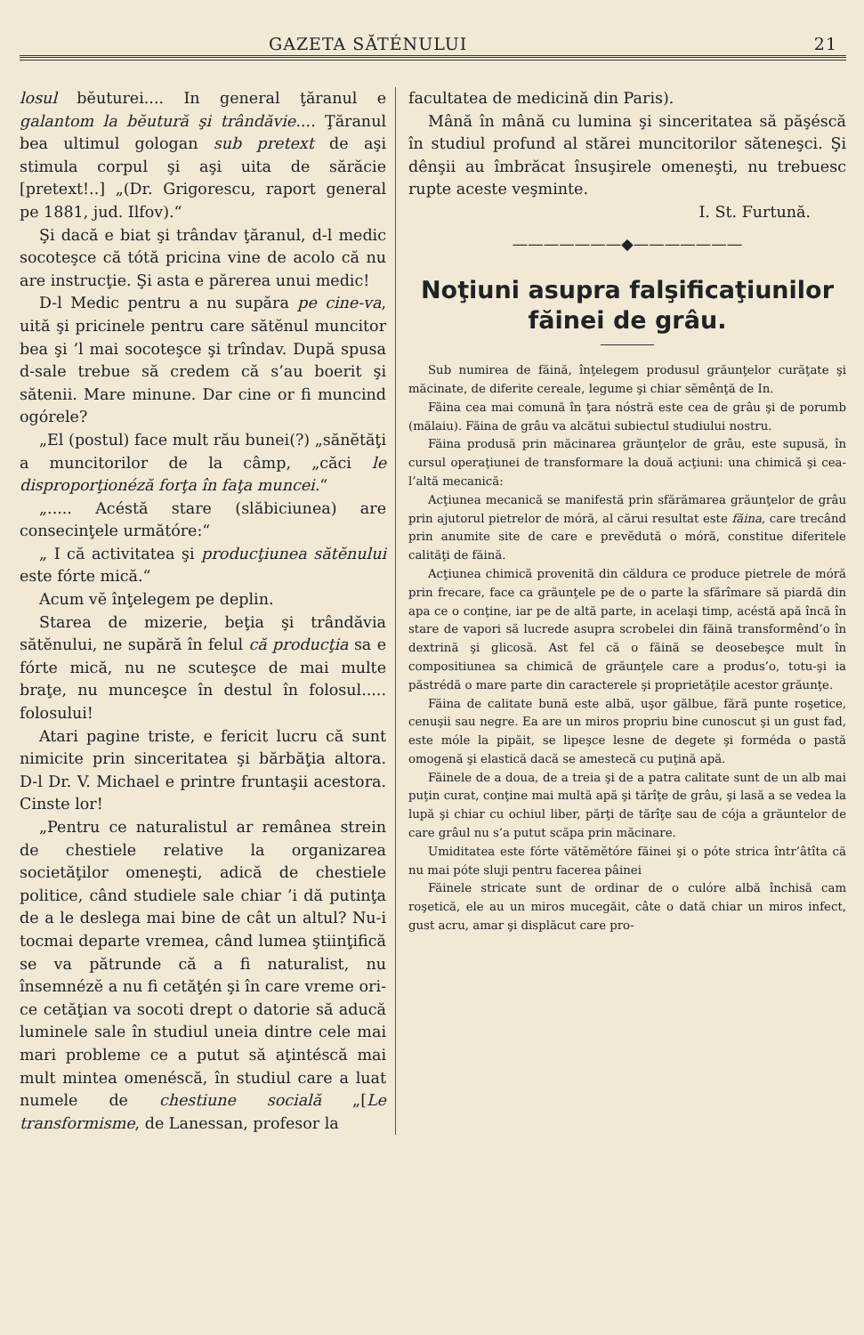GAZETA SĂTÉNULUI 21
losul bĕuturei.... In general ţăranul e galantom la bĕutură şi trândăvie.... Ţăranul bea ultimul gologan sub pretext de aşi stimula corpul şi aşi uita de sărăcie [pretext!..] „(Dr. Grigorescu, raport general pe 1881, jud. Ilfov).“
Şi dacă e biat şi trândav ţăranul, d-l medic socoteşce că tótă pricina vine de acolo că nu are instrucţie. Şi asta e părerea unui medic!
D-l Medic pentru a nu supăra pe cine-va, uită şi pricinele pentru care sătĕnul muncitor bea şi ’l mai socoteşce şi trîndav. După spusa d-sale trebue să credem că s’au boerit şi sătenii. Mare minune. Dar cine or fi muncind ogórele?
„El (postul) face mult rău bunei(?) „sănĕtăţi a muncitorilor de la câmp, „căci le disproporţionéză forţa în faţa muncei.“
„..... Acéstă stare (slăbiciunea) are consecinţele următóre:“
„ I că activitatea şi producţiunea sătĕnului este fórte mică.“
Acum vĕ înţelegem pe deplin.
Starea de mizerie, beţia şi trândăvia sătĕnului, ne supără în felul că producţia sa e fórte mică, nu ne scuteşce de mai multe braţe, nu munceşce în destul în folosul..... folosului!
Atari pagine triste, e fericit lucru că sunt nimicite prin sinceritatea şi bărbăţia altora. D-l Dr. V. Michael e printre fruntaşii acestora. Cinste lor!
„Pentru ce naturalistul ar remânea strein de chestiele relative la organizarea societăţilor omeneşti, adică de chestiele politice, când studiele sale chiar ’i dă putinţa de a le deslega mai bine de cât un altul? Nu-i tocmai departe vremea, când lumea ştiinţifică se va pătrunde că a fi naturalist, nu însemnézĕ a nu fi cetăţén şi în care vreme ori-ce cetăţian va socoti drept o datorie să aducă luminele sale în studiul uneia dintre cele mai mari probleme ce a putut să aţintéscă mai mult mintea omenéscă, în studiul care a luat numele de chestiune socială „[Le transformisme, de Lanessan, profesor la
facultatea de medicină din Paris).
Mână în mână cu lumina şi sinceritatea să păşéscă în studiul profund al stărei muncitorilor săteneşci. Şi dênşii au îmbrăcat însuşirele omeneşti, nu trebuesc rupte aceste veşminte.
I. St. Furtună.
———————◆———————
Noţiuni asupra falşificaţiunilor făinei de grâu.
Sub numirea de făină, înţelegem produsul grăunţelor curăţate şi măcinate, de diferite cereale, legume şi chiar sĕmênţă de In.
Făina cea mai comună în ţara nóstră este cea de grâu şi de porumb (mălaiu). Făina de grâu va alcătui subiectul studiului nostru.
Făina produsă prin măcinarea grăunţelor de grâu, este supusă, în cursul operaţiunei de transformare la două acţiuni: una chimică şi cea-l’altă mecanică:
Acţiunea mecanică se manifestă prin sfărămarea grăunţelor de grâu prin ajutorul pietrelor de móră, al cărui resultat este făina, care trecând prin anumite site de care e prevĕdută o móră, constitue diferitele calităţi de făină.
Acţiunea chimică provenită din căldura ce produce pietrele de móră prin frecare, face ca grăunţele pe de o parte la sfărîmare să piardă din apa ce o conţine, iar pe de altă parte, in acelaşi timp, acéstă apă încă în stare de vapori să lucrede asupra scrobelei din făină transformênd’o în dextrină şi glicosă. Ast fel că o făină se deosebeşce mult în compositiunea sa chimică de grăunţele care a produs’o, totu-şi ia păstrédă o mare parte din caracterele şi proprietăţile acestor grăunţe.
Făina de calitate bună este albă, uşor gălbue, fără punte roşetice, cenuşii sau negre. Ea are un miros propriu bine cunoscut şi un gust fad, este móle la pipăit, se lipeşce lesne de degete şi forméda o pastă omogenă şi elastică dacă se amestecă cu puţină apă.
Făinele de a doua, de a treia şi de a patra calitate sunt de un alb mai puţin curat, conţine mai multă apă şi tărîţe de grâu, şi lasă a se vedea la lupă şi chiar cu ochiul liber, părţi de tărîţe sau de cója a grăuntelor de care grâul nu s’a putut scăpa prin măcinare.
Umiditatea este fórte vătĕmĕtóre făinei şi o póte strica într’âtîta că nu mai póte sluji pentru facerea pâinei
Făinele stricate sunt de ordinar de o culóre albă închisă cam roşetică, ele au un miros mucegăit, câte o dată chiar un miros infect, gust acru, amar şi displăcut care pro-